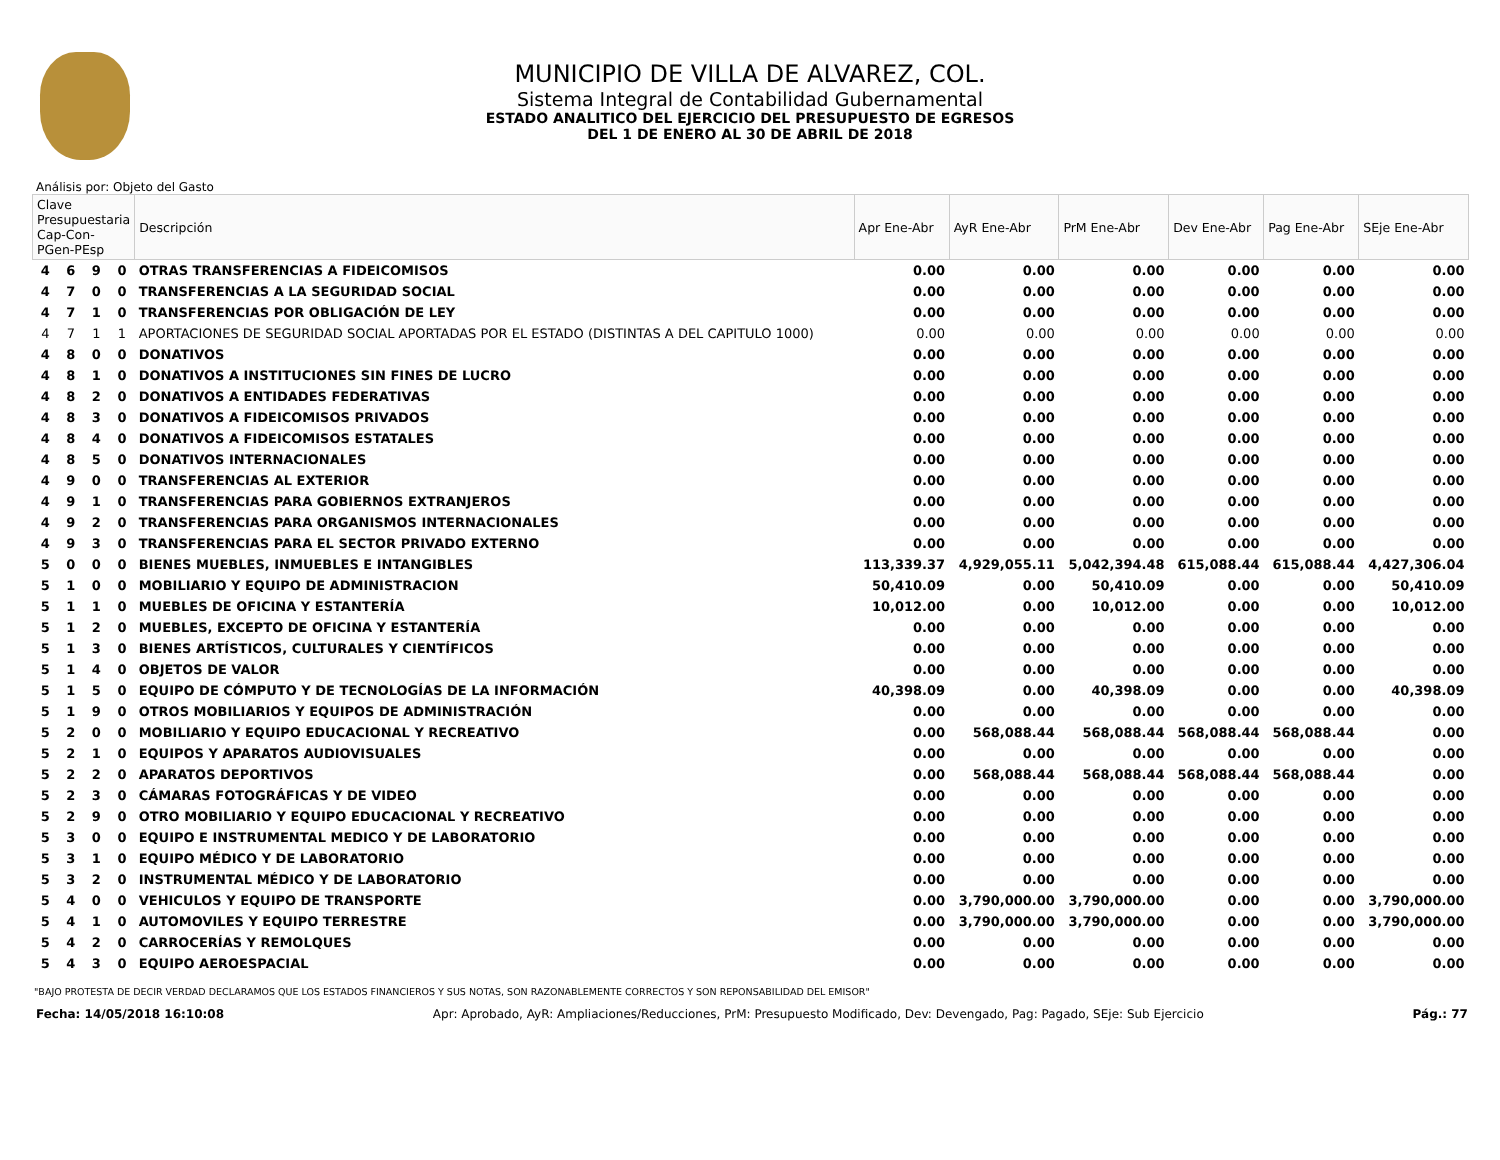MUNICIPIO DE VILLA DE ALVAREZ, COL.
Sistema Integral de Contabilidad Gubernamental
ESTADO ANALITICO DEL EJERCICIO DEL PRESUPUESTO DE EGRESOS
DEL 1 DE ENERO AL 30 DE ABRIL DE 2018
Análisis por: Objeto del Gasto
| Clave Presupuestaria Cap-Con-PGen-PEsp | | | | Descripción | Apr Ene-Abr | AyR Ene-Abr | PrM Ene-Abr | Dev Ene-Abr | Pag Ene-Abr | SEje Ene-Abr |
| --- | --- | --- | --- | --- | --- | --- | --- | --- | --- | --- |
| 4 | 6 | 9 | 0 | OTRAS TRANSFERENCIAS A FIDEICOMISOS | 0.00 | 0.00 | 0.00 | 0.00 | 0.00 | 0.00 |
| 4 | 7 | 0 | 0 | TRANSFERENCIAS A LA SEGURIDAD SOCIAL | 0.00 | 0.00 | 0.00 | 0.00 | 0.00 | 0.00 |
| 4 | 7 | 1 | 0 | TRANSFERENCIAS POR OBLIGACIÓN DE LEY | 0.00 | 0.00 | 0.00 | 0.00 | 0.00 | 0.00 |
| 4 | 7 | 1 | 1 | APORTACIONES DE SEGURIDAD SOCIAL APORTADAS POR EL ESTADO (DISTINTAS A DEL CAPITULO 1000) | 0.00 | 0.00 | 0.00 | 0.00 | 0.00 | 0.00 |
| 4 | 8 | 0 | 0 | DONATIVOS | 0.00 | 0.00 | 0.00 | 0.00 | 0.00 | 0.00 |
| 4 | 8 | 1 | 0 | DONATIVOS A INSTITUCIONES SIN FINES DE LUCRO | 0.00 | 0.00 | 0.00 | 0.00 | 0.00 | 0.00 |
| 4 | 8 | 2 | 0 | DONATIVOS A ENTIDADES FEDERATIVAS | 0.00 | 0.00 | 0.00 | 0.00 | 0.00 | 0.00 |
| 4 | 8 | 3 | 0 | DONATIVOS A FIDEICOMISOS PRIVADOS | 0.00 | 0.00 | 0.00 | 0.00 | 0.00 | 0.00 |
| 4 | 8 | 4 | 0 | DONATIVOS A FIDEICOMISOS ESTATALES | 0.00 | 0.00 | 0.00 | 0.00 | 0.00 | 0.00 |
| 4 | 8 | 5 | 0 | DONATIVOS INTERNACIONALES | 0.00 | 0.00 | 0.00 | 0.00 | 0.00 | 0.00 |
| 4 | 9 | 0 | 0 | TRANSFERENCIAS AL EXTERIOR | 0.00 | 0.00 | 0.00 | 0.00 | 0.00 | 0.00 |
| 4 | 9 | 1 | 0 | TRANSFERENCIAS PARA GOBIERNOS EXTRANJEROS | 0.00 | 0.00 | 0.00 | 0.00 | 0.00 | 0.00 |
| 4 | 9 | 2 | 0 | TRANSFERENCIAS PARA ORGANISMOS INTERNACIONALES | 0.00 | 0.00 | 0.00 | 0.00 | 0.00 | 0.00 |
| 4 | 9 | 3 | 0 | TRANSFERENCIAS PARA EL SECTOR PRIVADO EXTERNO | 0.00 | 0.00 | 0.00 | 0.00 | 0.00 | 0.00 |
| 5 | 0 | 0 | 0 | BIENES MUEBLES, INMUEBLES E INTANGIBLES | 113,339.37 | 4,929,055.11 | 5,042,394.48 | 615,088.44 | 615,088.44 | 4,427,306.04 |
| 5 | 1 | 0 | 0 | MOBILIARIO Y EQUIPO DE ADMINISTRACION | 50,410.09 | 0.00 | 50,410.09 | 0.00 | 0.00 | 50,410.09 |
| 5 | 1 | 1 | 0 | MUEBLES DE OFICINA Y ESTANTERÍA | 10,012.00 | 0.00 | 10,012.00 | 0.00 | 0.00 | 10,012.00 |
| 5 | 1 | 2 | 0 | MUEBLES, EXCEPTO DE OFICINA Y ESTANTERÍA | 0.00 | 0.00 | 0.00 | 0.00 | 0.00 | 0.00 |
| 5 | 1 | 3 | 0 | BIENES ARTÍSTICOS, CULTURALES Y CIENTÍFICOS | 0.00 | 0.00 | 0.00 | 0.00 | 0.00 | 0.00 |
| 5 | 1 | 4 | 0 | OBJETOS DE VALOR | 0.00 | 0.00 | 0.00 | 0.00 | 0.00 | 0.00 |
| 5 | 1 | 5 | 0 | EQUIPO DE CÓMPUTO Y DE TECNOLOGÍAS DE LA INFORMACIÓN | 40,398.09 | 0.00 | 40,398.09 | 0.00 | 0.00 | 40,398.09 |
| 5 | 1 | 9 | 0 | OTROS MOBILIARIOS Y EQUIPOS DE ADMINISTRACIÓN | 0.00 | 0.00 | 0.00 | 0.00 | 0.00 | 0.00 |
| 5 | 2 | 0 | 0 | MOBILIARIO Y EQUIPO EDUCACIONAL Y RECREATIVO | 0.00 | 568,088.44 | 568,088.44 | 568,088.44 | 568,088.44 | 0.00 |
| 5 | 2 | 1 | 0 | EQUIPOS Y APARATOS AUDIOVISUALES | 0.00 | 0.00 | 0.00 | 0.00 | 0.00 | 0.00 |
| 5 | 2 | 2 | 0 | APARATOS DEPORTIVOS | 0.00 | 568,088.44 | 568,088.44 | 568,088.44 | 568,088.44 | 0.00 |
| 5 | 2 | 3 | 0 | CÁMARAS FOTOGRÁFICAS Y DE VIDEO | 0.00 | 0.00 | 0.00 | 0.00 | 0.00 | 0.00 |
| 5 | 2 | 9 | 0 | OTRO MOBILIARIO Y EQUIPO EDUCACIONAL Y RECREATIVO | 0.00 | 0.00 | 0.00 | 0.00 | 0.00 | 0.00 |
| 5 | 3 | 0 | 0 | EQUIPO E INSTRUMENTAL MEDICO Y DE LABORATORIO | 0.00 | 0.00 | 0.00 | 0.00 | 0.00 | 0.00 |
| 5 | 3 | 1 | 0 | EQUIPO MÉDICO Y DE LABORATORIO | 0.00 | 0.00 | 0.00 | 0.00 | 0.00 | 0.00 |
| 5 | 3 | 2 | 0 | INSTRUMENTAL MÉDICO Y DE LABORATORIO | 0.00 | 0.00 | 0.00 | 0.00 | 0.00 | 0.00 |
| 5 | 4 | 0 | 0 | VEHICULOS Y EQUIPO DE TRANSPORTE | 0.00 | 3,790,000.00 | 3,790,000.00 | 0.00 | 0.00 | 3,790,000.00 |
| 5 | 4 | 1 | 0 | AUTOMOVILES Y EQUIPO TERRESTRE | 0.00 | 3,790,000.00 | 3,790,000.00 | 0.00 | 0.00 | 3,790,000.00 |
| 5 | 4 | 2 | 0 | CARROCERÍAS Y REMOLQUES | 0.00 | 0.00 | 0.00 | 0.00 | 0.00 | 0.00 |
| 5 | 4 | 3 | 0 | EQUIPO AEROESPACIAL | 0.00 | 0.00 | 0.00 | 0.00 | 0.00 | 0.00 |
"BAJO PROTESTA DE DECIR VERDAD DECLARAMOS QUE LOS ESTADOS FINANCIEROS Y SUS NOTAS, SON RAZONABLEMENTE CORRECTOS Y SON REPONSABILIDAD DEL EMISOR"
Fecha: 14/05/2018 16:10:08 Apr: Aprobado, AyR: Ampliaciones/Reducciones, PrM: Presupuesto Modificado, Dev: Devengado, Pag: Pagado, SEje: Sub Ejercicio Pág.: 77